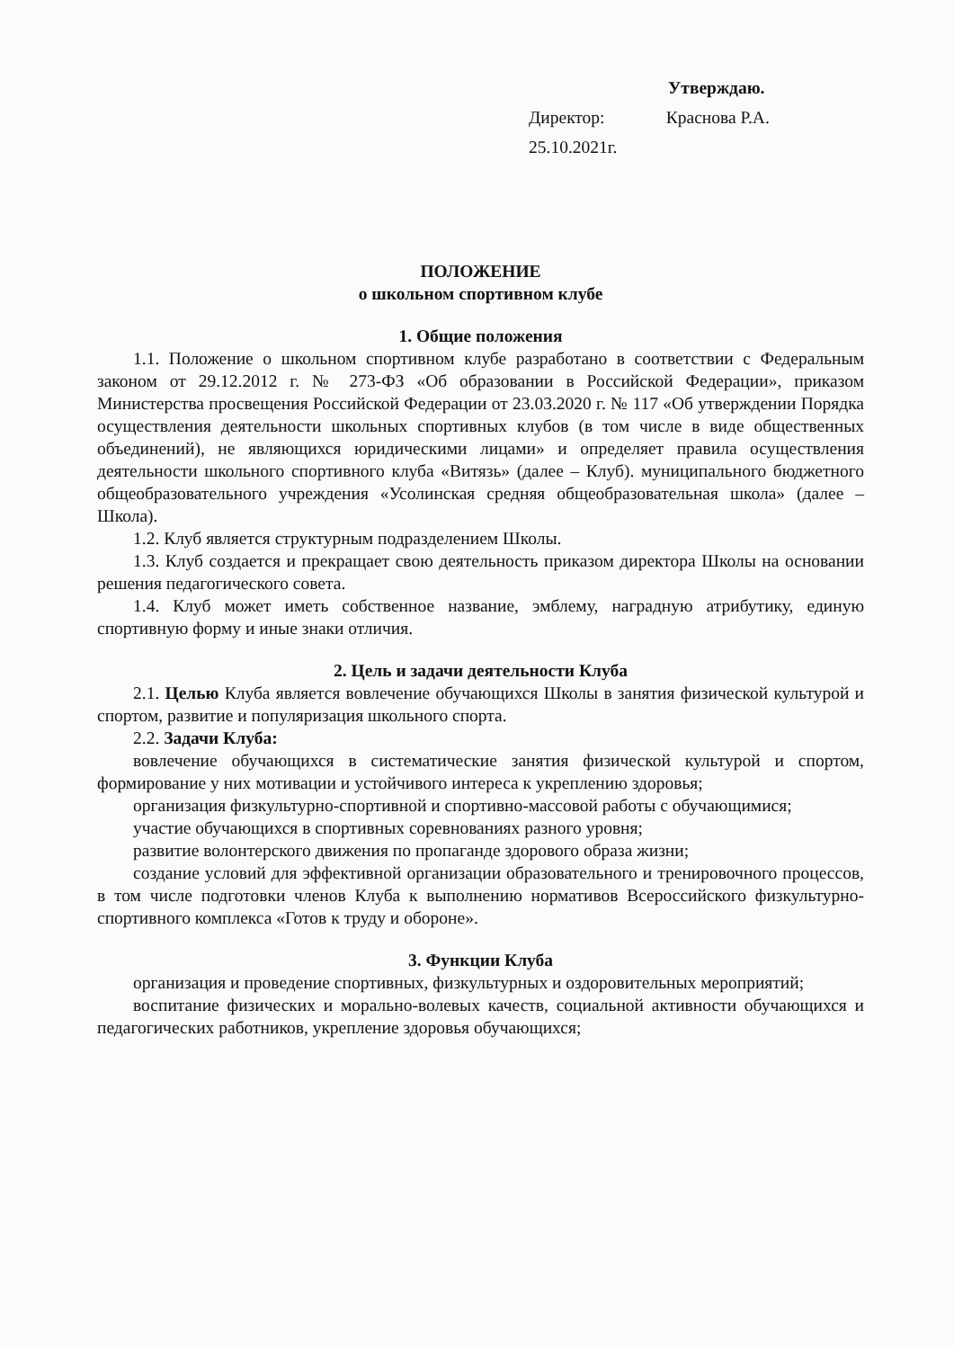Утверждаю.
Директор: Краснова Р.А.
25.10.2021г.
ПОЛОЖЕНИЕ
о школьном спортивном клубе
1. Общие положения
1.1. Положение о школьном спортивном клубе разработано в соответствии с Федеральным законом от 29.12.2012 г. № 273-ФЗ «Об образовании в Российской Федерации», приказом Министерства просвещения Российской Федерации от 23.03.2020 г. № 117 «Об утверждении Порядка осуществления деятельности школьных спортивных клубов (в том числе в виде общественных объединений), не являющихся юридическими лицами» и определяет правила осуществления деятельности школьного спортивного клуба «Витязь» (далее – Клуб). муниципального бюджетного общеобразовательного учреждения «Усолинская средняя общеобразовательная школа» (далее – Школа).
1.2. Клуб является структурным подразделением Школы.
1.3. Клуб создается и прекращает свою деятельность приказом директора Школы на основании решения педагогического совета.
1.4. Клуб может иметь собственное название, эмблему, наградную атрибутику, единую спортивную форму и иные знаки отличия.
2. Цель и задачи деятельности Клуба
2.1. Целью Клуба является вовлечение обучающихся Школы в занятия физической культурой и спортом, развитие и популяризация школьного спорта.
2.2. Задачи Клуба:
вовлечение обучающихся в систематические занятия физической культурой и спортом, формирование у них мотивации и устойчивого интереса к укреплению здоровья;
организация физкультурно-спортивной и спортивно-массовой работы с обучающимися;
участие обучающихся в спортивных соревнованиях разного уровня;
развитие волонтерского движения по пропаганде здорового образа жизни;
создание условий для эффективной организации образовательного и тренировочного процессов, в том числе подготовки членов Клуба к выполнению нормативов Всероссийского физкультурно-спортивного комплекса «Готов к труду и обороне».
3. Функции Клуба
организация и проведение спортивных, физкультурных и оздоровительных мероприятий;
воспитание физических и морально-волевых качеств, социальной активности обучающихся и педагогических работников, укрепление здоровья обучающихся;